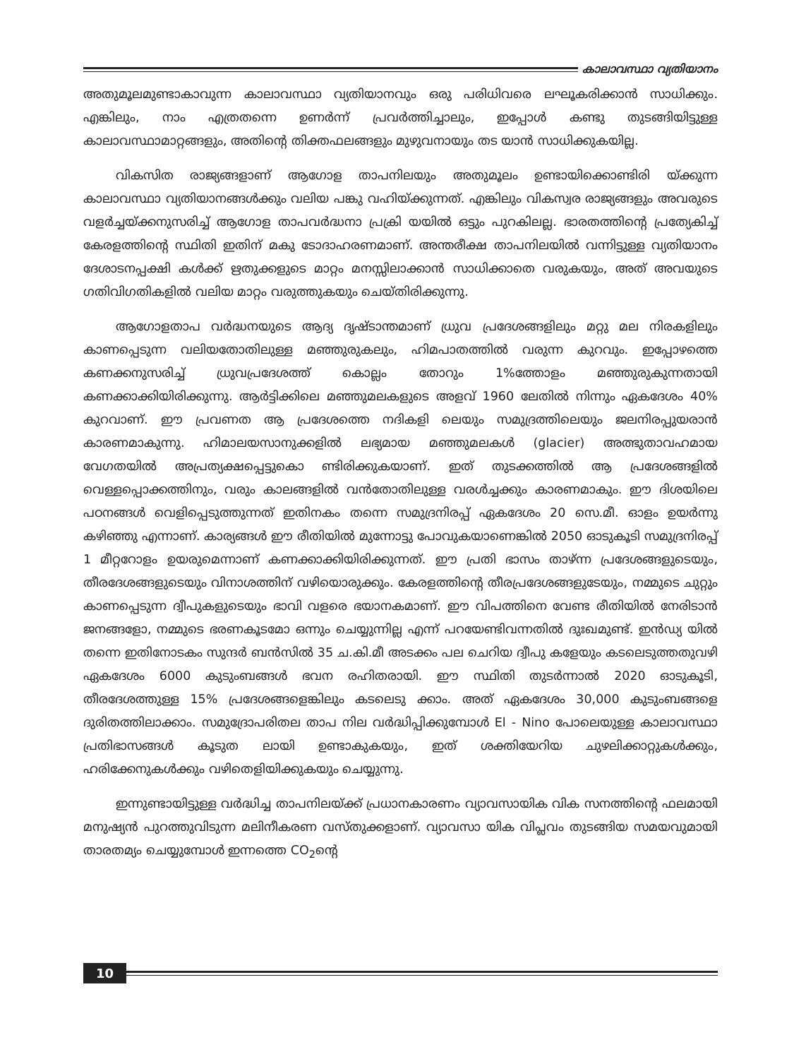കാലാവസ്ഥാ വ്യതിയാനം
അതുമൂലമുണ്ടാകാവുന്ന കാലാവസ്ഥാ വ്യതിയാനവും ഒരു പരിധിവരെ ലഘൂകരിക്കാൻ സാധിക്കും. എങ്കിലും, നാം എത്രതന്നെ ഉണർന്ന് പ്രവർത്തിച്ചാലും, ഇപ്പോൾ കണ്ടു തുടങ്ങിയിട്ടുള്ള കാലാവസ്ഥാമാറ്റങ്ങളും, അതിന്റെ തിക്തഫലങ്ങളും മുഴുവനായും തട യാൻ സാധിക്കുകയില്ല.
വികസിത രാജ്യങ്ങളാണ് ആഗോള താപനിലയും അതുമൂലം ഉണ്ടായിക്കൊണ്ടിരി യ്ക്കുന്ന കാലാവസ്ഥാ വ്യതിയാനങ്ങൾക്കും വലിയ പങ്കു വഹിയ്ക്കുന്നത്. എങ്കിലും വികസ്വര രാജ്യങ്ങളും അവരുടെ വളർച്ചയ്ക്കനുസരിച്ച് ആഗോള താപവർദ്ധനാ പ്രക്രി യയിൽ ഒട്ടും പുറകിലല്ല. ഭാരതത്തിന്റെ പ്രത്യേകിച്ച് കേരളത്തിന്റെ സ്ഥിതി ഇതിന് മകു ടോദാഹരണമാണ്. അന്തരീക്ഷ താപനിലയിൽ വന്നിട്ടുള്ള വ്യതിയാനം ദേശാടനപ്പക്ഷി കൾക്ക് ഋതുക്കളുടെ മാറ്റം മനസ്സിലാക്കാൻ സാധിക്കാതെ വരുകയും, അത് അവയുടെ ഗതിവിഗതികളിൽ വലിയ മാറ്റം വരുത്തുകയും ചെയ്തിരിക്കുന്നു.
ആഗോളതാപ വർദ്ധനയുടെ ആദ്യ ദൃഷ്ടാന്തമാണ് ധ്രുവ പ്രദേശങ്ങളിലും മറ്റു മല നിരകളിലും കാണപ്പെടുന്ന വലിയതോതിലുള്ള മഞ്ഞുരുകലും, ഹിമപാതത്തിൽ വരുന്ന കുറവും. ഇപ്പോഴത്തെ കണക്കനുസരിച്ച് ധ്രുവപ്രദേശത്ത് കൊല്ലം തോറും 1%ത്തോളം മഞ്ഞുരുകുന്നതായി കണക്കാക്കിയിരിക്കുന്നു. ആർട്ടിക്കിലെ മഞ്ഞുമലകളുടെ അളവ് 1960 ലേതിൽ നിന്നും ഏകദേശം 40% കുറവാണ്. ഈ പ്രവണത ആ പ്രദേശത്തെ നദികളി ലെയും സമുദ്രത്തിലെയും ജലനിരപ്പുയരാൻ കാരണമാകുന്നു. ഹിമാലയസാനുക്കളിൽ ലഭ്യമായ മഞ്ഞുമലകൾ (glacier) അത്ഭുതാവഹമായ വേഗതയിൽ അപ്രത്യക്ഷപ്പെട്ടുകൊ ണ്ടിരിക്കുകയാണ്. ഇത് തുടക്കത്തിൽ ആ പ്രദേശങ്ങളിൽ വെള്ളപ്പൊക്കത്തിനും, വരും കാലങ്ങളിൽ വൻതോതിലുള്ള വരൾച്ചക്കും കാരണമാകും. ഈ ദിശയിലെ പഠനങ്ങൾ വെളിപ്പെടുത്തുന്നത് ഇതിനകം തന്നെ സമുദ്രനിരപ്പ് ഏകദേശം 20 സെ.മീ. ഓളം ഉയർന്നു കഴിഞ്ഞു എന്നാണ്. കാര്യങ്ങൾ ഈ രീതിയിൽ മുന്നോട്ടു പോവുകയാണെങ്കിൽ 2050 ഓടുകൂടി സമുദ്രനിരപ്പ് 1 മീറ്ററോളം ഉയരുമെന്നാണ് കണക്കാക്കിയിരിക്കുന്നത്. ഈ പ്രതി ഭാസം താഴ്ന്ന പ്രദേശങ്ങളുടെയും, തീരദേശങ്ങളുടെയും വിനാശത്തിന് വഴിയൊരുക്കും. കേരളത്തിന്റെ തീരപ്രദേശങ്ങളുടേയും, നമ്മുടെ ചുറ്റും കാണപ്പെടുന്ന ദ്വീപുകളുടെയും ഭാവി വളരെ ഭയാനകമാണ്. ഈ വിപത്തിനെ വേണ്ട രീതിയിൽ നേരിടാൻ ജനങ്ങളോ, നമ്മുടെ ഭരണകൂടമോ ഒന്നും ചെയ്യുന്നില്ല എന്ന് പറയേണ്ടിവന്നതിൽ ദുഃഖമുണ്ട്. ഇൻഡ്യ യിൽ തന്നെ ഇതിനോടകം സുന്ദർ ബൻസിൽ 35 ച.കി.മീ അടക്കം പല ചെറിയ ദ്വീപു കളേയും കടലെടുത്തതുവഴി ഏകദേശം 6000 കുടുംബങ്ങൾ ഭവന രഹിതരായി. ഈ സ്ഥിതി തുടർന്നാൽ 2020 ഓടുകൂടി, തീരദേശത്തുള്ള 15% പ്രദേശങ്ങളെങ്കിലും കടലെടു ക്കാം. അത് ഏകദേശം 30,000 കുടുംബങ്ങളെ ദുരിതത്തിലാക്കാം. സമുദ്രോപരിതല താപ നില വർദ്ധിപ്പിക്കുമ്പോൾ El - Nino പോലെയുള്ള കാലാവസ്ഥാ പ്രതിഭാസങ്ങൾ കൂടുത ലായി ഉണ്ടാകുകയും, ഇത് ശക്തിയേറിയ ചുഴലിക്കാറ്റുകൾക്കും, ഹരിക്കേനുകൾക്കും വഴിതെളിയിക്കുകയും ചെയ്യുന്നു.
ഇന്നുണ്ടായിട്ടുള്ള വർദ്ധിച്ച താപനിലയ്ക്ക് പ്രധാനകാരണം വ്യാവസായിക വിക സനത്തിന്റെ ഫലമായി മനുഷ്യൻ പുറത്തുവിടുന്ന മലിനീകരണ വസ്തുക്കളാണ്. വ്യാവസാ യിക വിപ്ലവം തുടങ്ങിയ സമയവുമായി താരതമ്യം ചെയ്യുമ്പോൾ ഇന്നത്തെ CO<sub>2</sub>ന്റെ
10